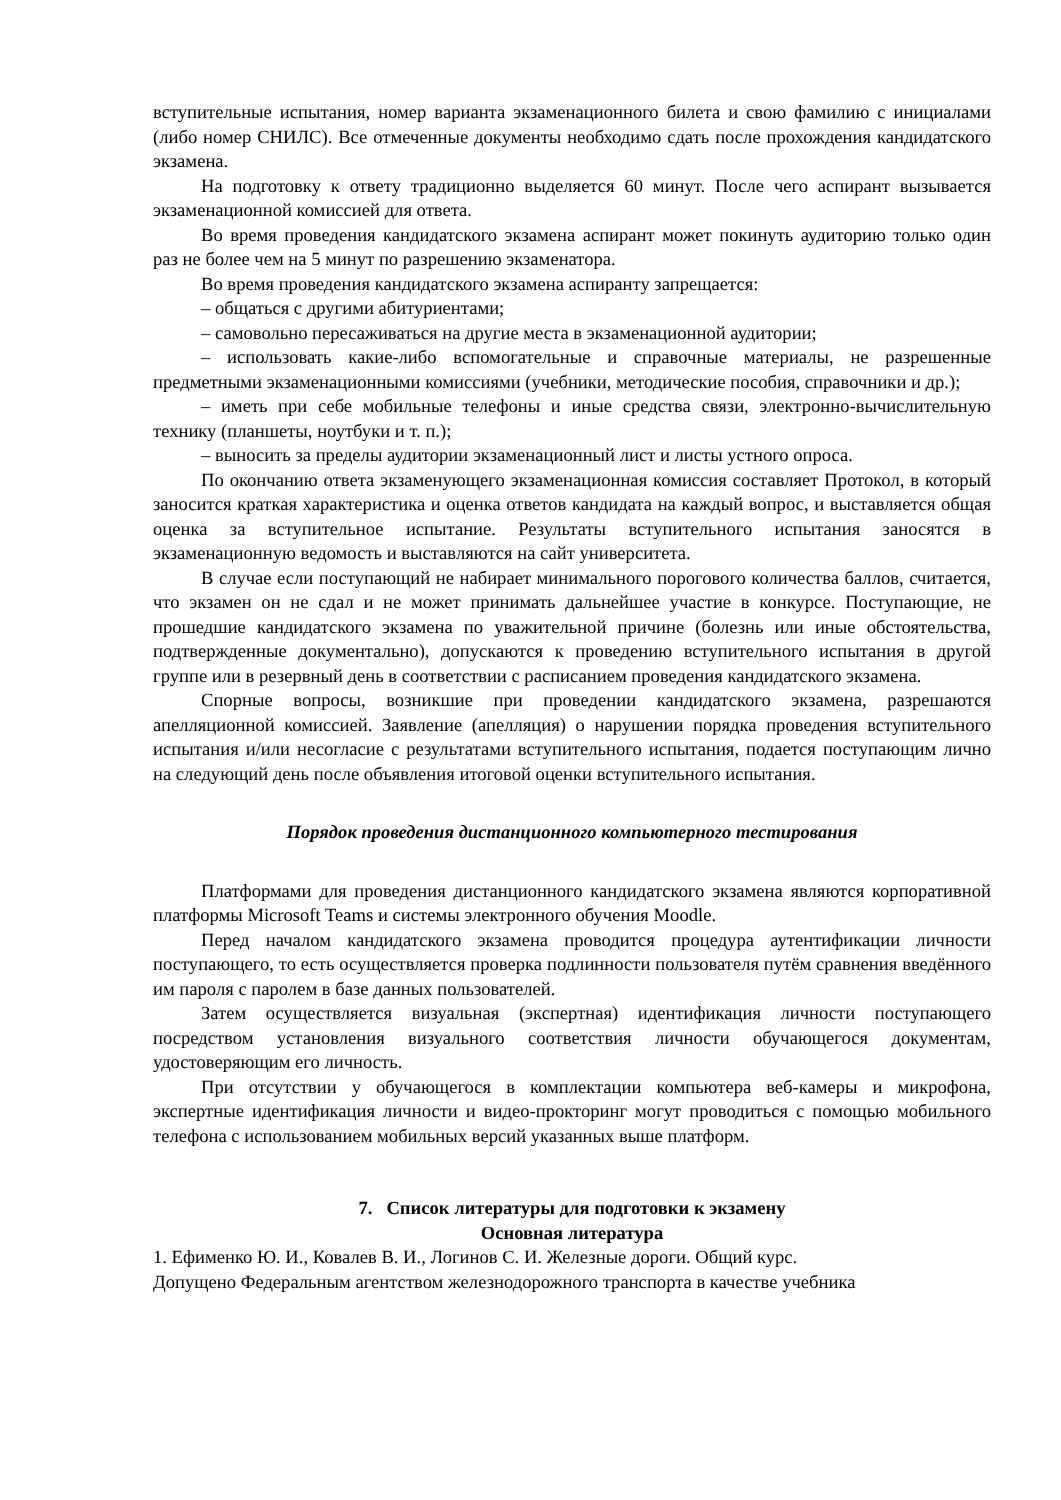вступительные испытания, номер варианта экзаменационного билета и свою фамилию с инициалами (либо номер СНИЛС). Все отмеченные документы необходимо сдать после прохождения кандидатского экзамена.
На подготовку к ответу традиционно выделяется 60 минут. После чего аспирант вызывается экзаменационной комиссией для ответа.
Во время проведения кандидатского экзамена аспирант может покинуть аудиторию только один раз не более чем на 5 минут по разрешению экзаменатора.
Во время проведения кандидатского экзамена аспиранту запрещается:
– общаться с другими абитуриентами;
– самовольно пересаживаться на другие места в экзаменационной аудитории;
– использовать какие-либо вспомогательные и справочные материалы, не разрешенные предметными экзаменационными комиссиями (учебники, методические пособия, справочники и др.);
– иметь при себе мобильные телефоны и иные средства связи, электронно-вычислительную технику (планшеты, ноутбуки и т. п.);
– выносить за пределы аудитории экзаменационный лист и листы устного опроса.
По окончанию ответа экзаменующего экзаменационная комиссия составляет Протокол, в который заносится краткая характеристика и оценка ответов кандидата на каждый вопрос, и выставляется общая оценка за вступительное испытание. Результаты вступительного испытания заносятся в экзаменационную ведомость и выставляются на сайт университета.
В случае если поступающий не набирает минимального порогового количества баллов, считается, что экзамен он не сдал и не может принимать дальнейшее участие в конкурсе. Поступающие, не прошедшие кандидатского экзамена по уважительной причине (болезнь или иные обстоятельства, подтвержденные документально), допускаются к проведению вступительного испытания в другой группе или в резервный день в соответствии с расписанием проведения кандидатского экзамена.
Спорные вопросы, возникшие при проведении кандидатского экзамена, разрешаются апелляционной комиссией. Заявление (апелляция) о нарушении порядка проведения вступительного испытания и/или несогласие с результатами вступительного испытания, подается поступающим лично на следующий день после объявления итоговой оценки вступительного испытания.
Порядок проведения дистанционного компьютерного тестирования
Платформами для проведения дистанционного кандидатского экзамена являются корпоративной платформы Microsoft Teams и системы электронного обучения Moodle.
Перед началом кандидатского экзамена проводится процедура аутентификации личности поступающего, то есть осуществляется проверка подлинности пользователя путём сравнения введённого им пароля с паролем в базе данных пользователей.
Затем осуществляется визуальная (экспертная) идентификация личности поступающего посредством установления визуального соответствия личности обучающегося документам, удостоверяющим его личность.
При отсутствии у обучающегося в комплектации компьютера веб-камеры и микрофона, экспертные идентификация личности и видео-прокторинг могут проводиться с помощью мобильного телефона с использованием мобильных версий указанных выше платформ.
7. Список литературы для подготовки к экзамену
Основная литература
1. Ефименко Ю. И., Ковалев В. И., Логинов С. И. Железные дороги. Общий курс.
Допущено Федеральным агентством железнодорожного транспорта в качестве учебника